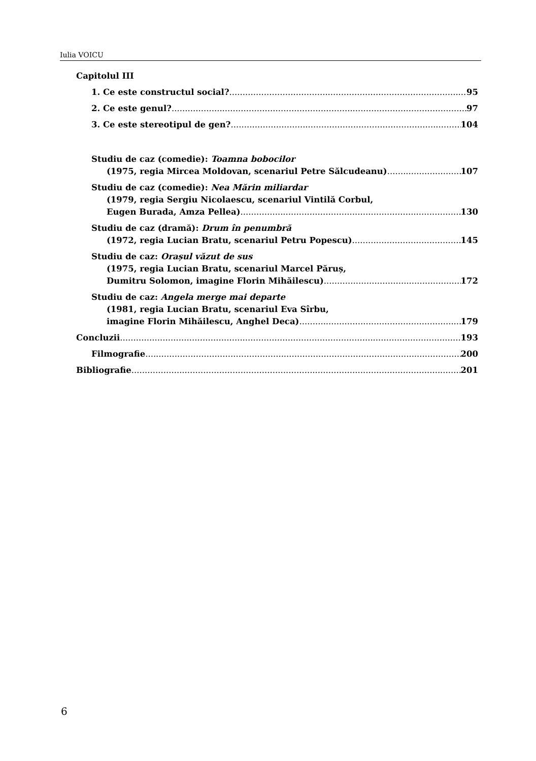Iulia VOICU
Capitolul III
1. Ce este constructul social? 95
2. Ce este genul? 97
3. Ce este stereotipul de gen? 104
Studiu de caz (comedie): Toamna bobocilor
(1975, regia Mircea Moldovan, scenariul Petre Sălcudeanu) 107
Studiu de caz (comedie): Nea Mărin miliardar
(1979, regia Sergiu Nicolaescu, scenariul Vintilă Corbul,
Eugen Burada, Amza Pellea) 130
Studiu de caz (dramă): Drum în penumbră
(1972, regia Lucian Bratu, scenariul Petru Popescu) 145
Studiu de caz: Orașul văzut de sus
(1975, regia Lucian Bratu, scenariul Marcel Păruș,
Dumitru Solomon, imagine Florin Mihăilescu) 172
Studiu de caz: Angela merge mai departe
(1981, regia Lucian Bratu, scenariul Eva Sîrbu,
imagine Florin Mihăilescu, Anghel Deca) 179
Concluzii 193
Filmografie 200
Bibliografie 201
6